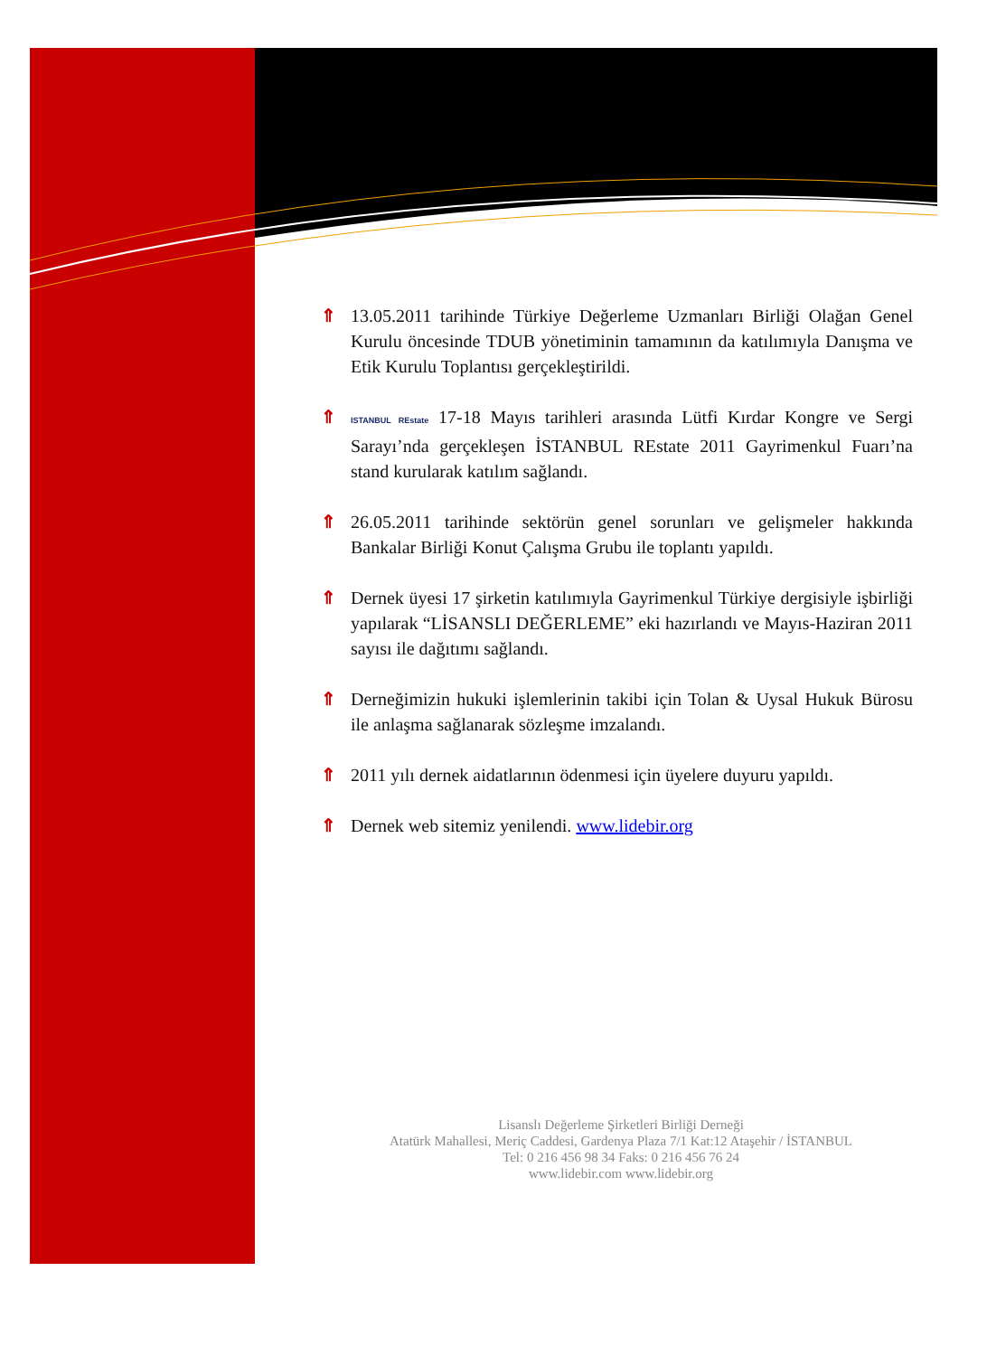⇑ 13.05.2011 tarihinde Türkiye Değerleme Uzmanları Birliği Olağan Genel Kurulu öncesinde TDUB yönetiminin tamamının da katılımıyla Danışma ve Etik Kurulu Toplantısı gerçekleştirildi.
⇑
ISTANBUL REstate 17-18 Mayıs tarihleri arasında Lütfi Kırdar Kongre ve Sergi Sarayı’nda gerçekleşen İSTANBUL REstate 2011 Gayrimenkul Fuarı’na stand kurularak katılım sağlandı.
⇑ 26.05.2011 tarihinde sektörün genel sorunları ve gelişmeler hakkında Bankalar Birliği Konut Çalışma Grubu ile toplantı yapıldı.
⇑ Dernek üyesi 17 şirketin katılımıyla Gayrimenkul Türkiye dergisiyle işbirliği yapılarak “LİSANSLI DEĞERLEME” eki hazırlandı ve Mayıs-Haziran 2011 sayısı ile dağıtımı sağlandı.
⇑ Derneğimizin hukuki işlemlerinin takibi için Tolan & Uysal Hukuk Bürosu ile anlaşma sağlanarak sözleşme imzalandı.
⇑ 2011 yılı dernek aidatlarının ödenmesi için üyelere duyuru yapıldı.
⇑ Dernek web sitemiz yenilendi. www.lidebir.org
Lisanslı Değerleme Şirketleri Birliği Derneği
Atatürk Mahallesi, Meriç Caddesi, Gardenya Plaza 7/1 Kat:12 Ataşehir / İSTANBUL
Tel: 0 216 456 98 34 Faks: 0 216 456 76 24
www.lidebir.com www.lidebir.org